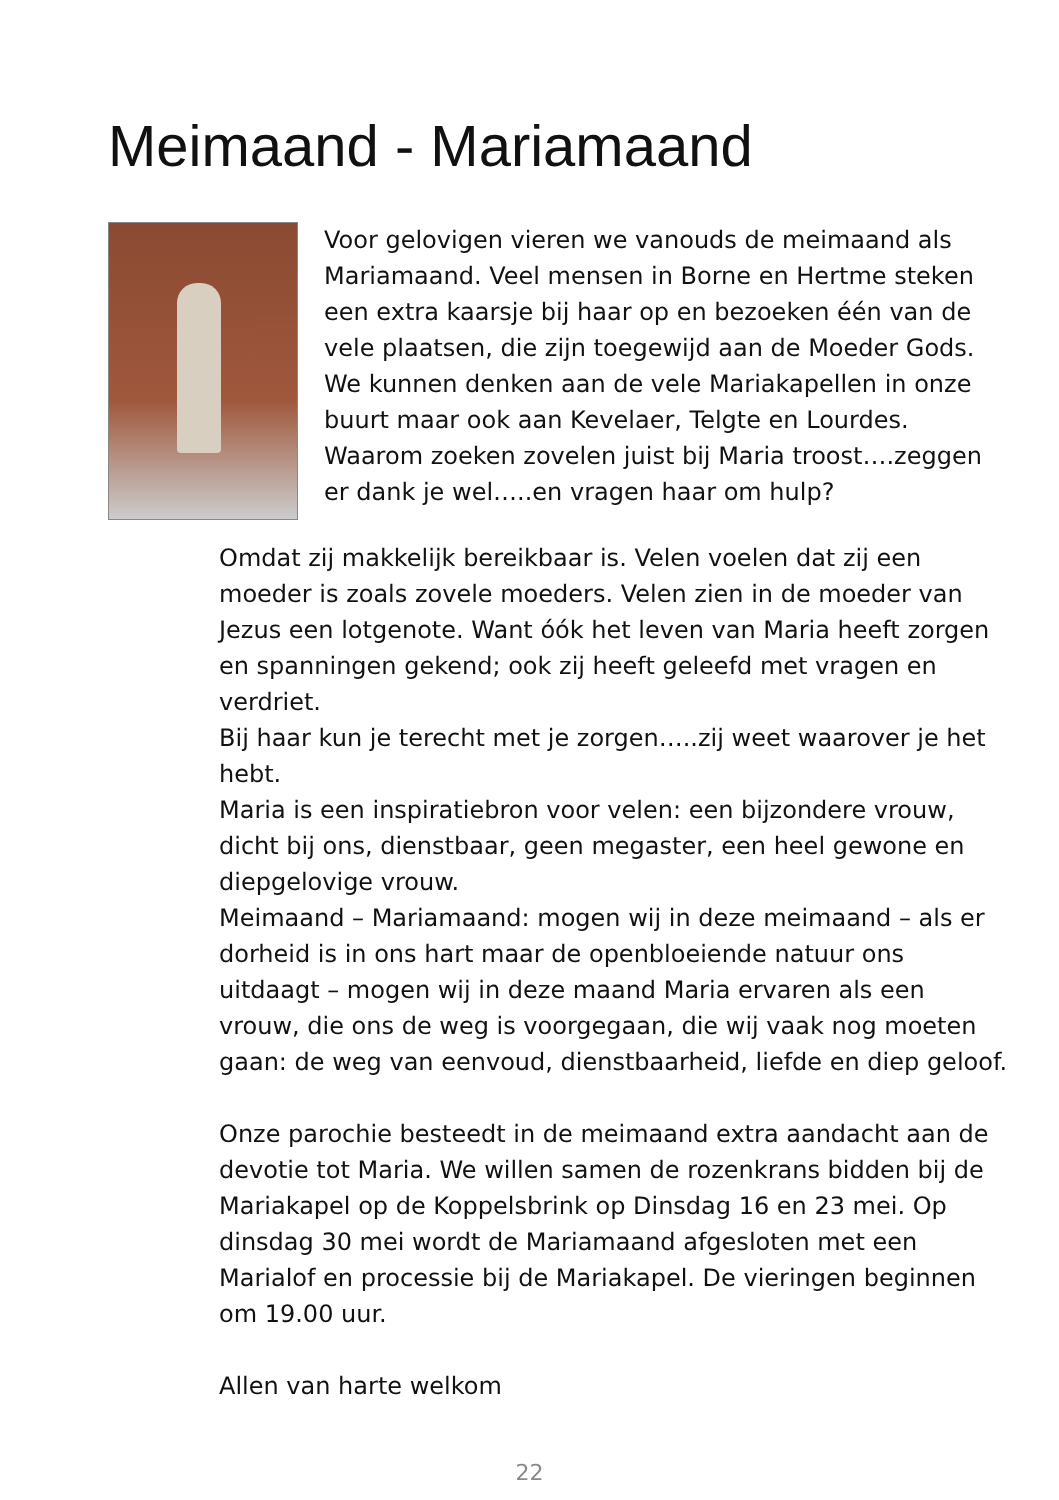Meimaand - Mariamaand
Voor gelovigen vieren we vanouds de meimaand als Mariamaand. Veel mensen in Borne en Hertme steken een extra kaarsje bij haar op en bezoeken één van de vele plaatsen, die zijn toegewijd aan de Moeder Gods. We kunnen denken aan de vele Mariakapellen in onze buurt maar ook aan Kevelaer, Telgte en Lourdes. Waarom zoeken zovelen juist bij Maria troost….zeggen er dank je wel…..en vragen haar om hulp?
Omdat zij makkelijk bereikbaar is. Velen voelen dat zij een moeder is zoals zovele moeders. Velen zien in de moeder van Jezus een lotgenote. Want óók het leven van Maria heeft zorgen en spanningen gekend; ook zij heeft geleefd met vragen en verdriet.
Bij haar kun je terecht met je zorgen…..zij weet waarover je het hebt.
Maria is een inspiratiebron voor velen: een bijzondere vrouw, dicht bij ons, dienstbaar, geen megaster, een heel gewone en diepgelovige vrouw.
Meimaand – Mariamaand: mogen wij in deze meimaand – als er dorheid is in ons hart maar de openbloeiende natuur ons uitdaagt – mogen wij in deze maand Maria ervaren als een vrouw, die ons de weg is voorgegaan, die wij vaak nog moeten gaan: de weg van eenvoud, dienstbaarheid, liefde en diep geloof.
Onze parochie besteedt in de meimaand extra aandacht aan de devotie tot Maria. We willen samen de rozenkrans bidden bij de Mariakapel op de Koppelsbrink op Dinsdag 16 en 23 mei. Op dinsdag 30 mei wordt de Mariamaand afgesloten met een Marialof en processie bij de Mariakapel. De vieringen beginnen om 19.00 uur.
Allen van harte welkom
22